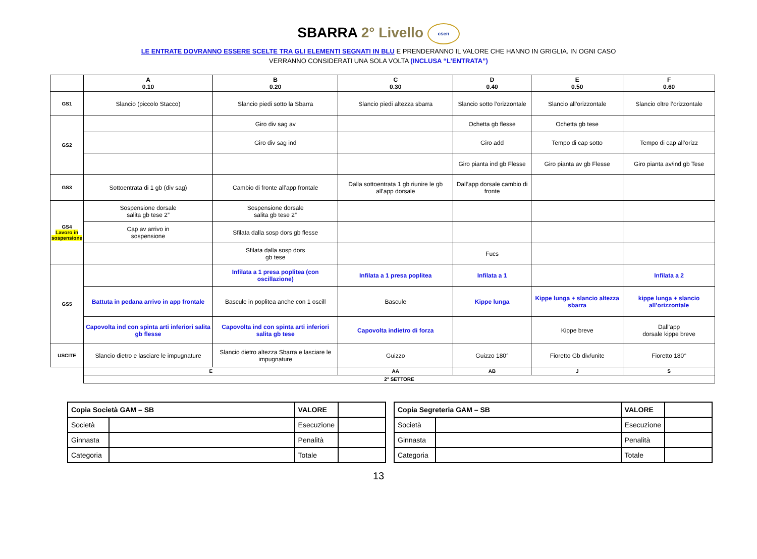SBARRA 2° Livello csen
LE ENTRATE DOVRANNO ESSERE SCELTE TRA GLI ELEMENTI SEGNATI IN BLU E PRENDERANNO IL VALORE CHE HANNO IN GRIGLIA. IN OGNI CASO
VERRANNO CONSIDERATI UNA SOLA VOLTA (INCLUSA “L’ENTRATA”)
| | A 0.10 | B 0.20 | C 0.30 | D 0.40 | E 0.50 | F 0.60 |
| --- | --- | --- | --- | --- | --- | --- |
| GS1 | Slancio (piccolo Stacco) | Slancio piedi sotto la Sbarra | Slancio piedi altezza sbarra | Slancio sotto l’orizzontale | Slancio all’orizzontale | Slancio oltre l’orizzontale |
| GS2 | | Giro div sag av | | Ochetta gb flesse | Ochetta gb tese | |
| | | Giro div sag ind | | Giro add | Tempo di cap sotto | Tempo di cap all’orizz |
| | | | | Giro pianta ind gb Flesse | Giro pianta av gb Flesse | Giro pianta av/ind gb Tese |
| GS3 | Sottoentrata di 1 gb (div sag) | Cambio di fronte all’app frontale | Dalla sottoentrata 1 gb riunire le gb all’app dorsale | Dall’app dorsale cambio di fronte | | |
| GS4 Lavoro in sospensione | Sospensione dorsale salita gb tese 2” | Sospensione dorsale salita gb tese 2” | | | | |
| | Cap av arrivo in sospensione | Sfilata dalla sosp dors gb flesse | | | | |
| | | Sfilata dalla sosp dors gb tese | | Fucs | | |
| GS5 | | Infilata a 1 presa poplitea (con oscillazione) | Infilata a 1 presa poplitea | Infilata a 1 | | Infilata a 2 |
| | Battuta in pedana arrivo in app frontale | Bascule in poplitea anche con 1 oscill | Bascule | Kippe lunga | Kippe lunga + slancio altezza sbarra | kippe lunga + slancio all’orizzontale |
| | Capovolta ind con spinta arti inferiori salita gb flesse | Capovolta ind con spinta arti inferiori salita gb tese | Capovolta indietro di forza | | Kippe breve | Dall’app dorsale kippe breve |
| USCITE | Slancio dietro e lasciare le impugnature | Slancio dietro altezza Sbarra e lasciare le impugnature | Guizzo | Guizzo 180° | Fioretto Gb div/unite | Fioretto 180° |
| | E | | AA | AB | J | S |
| | 2° SETTORE | | | | | |
| Copia Società GAM – SB | | VALORE | |
| Società | | Esecuzione | |
| Ginnasta | | Penalità | |
| Categoria | | Totale | |
| Copia Segreteria GAM – SB | | VALORE | |
| Società | | Esecuzione | |
| Ginnasta | | Penalità | |
| Categoria | | Totale | |
13